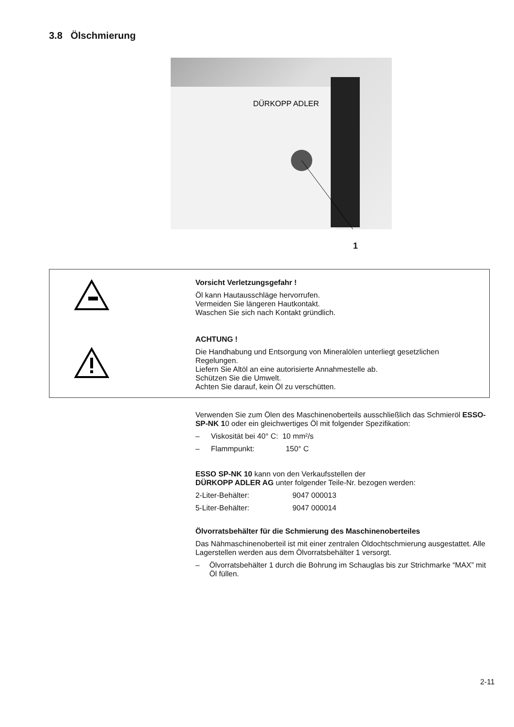3.8 Ölschmierung
DÜRKOPP ADLER
1
Vorsicht Verletzungsgefahr !
Öl kann Hautausschläge hervorrufen.
Vermeiden Sie längeren Hautkontakt.
Waschen Sie sich nach Kontakt gründlich.
ACHTUNG !
Die Handhabung und Entsorgung von Mineralölen unterliegt gesetzlichen Regelungen.
Liefern Sie Altöl an eine autorisierte Annahmestelle ab.
Schützen Sie die Umwelt.
Achten Sie darauf, kein Öl zu verschütten.
Verwenden Sie zum Ölen des Maschinenoberteils ausschließlich das Schmieröl ESSO-SP-NK 10 oder ein gleichwertiges Öl mit folgender Spezifikation:
– Viskosität bei 40° C: 10 mm²/s
– Flammpunkt: 150° C
ESSO SP-NK 10 kann von den Verkaufsstellen der
DÜRKOPP ADLER AG unter folgender Teile-Nr. bezogen werden:
2-Liter-Behälter: 9047 000013
5-Liter-Behälter: 9047 000014
Ölvorratsbehälter für die Schmierung des Maschinenoberteiles
Das Nähmaschinenoberteil ist mit einer zentralen Öldochtschmierung ausgestattet. Alle Lagerstellen werden aus dem Ölvorratsbehälter 1 versorgt.
– Ölvorratsbehälter 1 durch die Bohrung im Schauglas bis zur Strichmarke “MAX” mit Öl füllen.
2-11